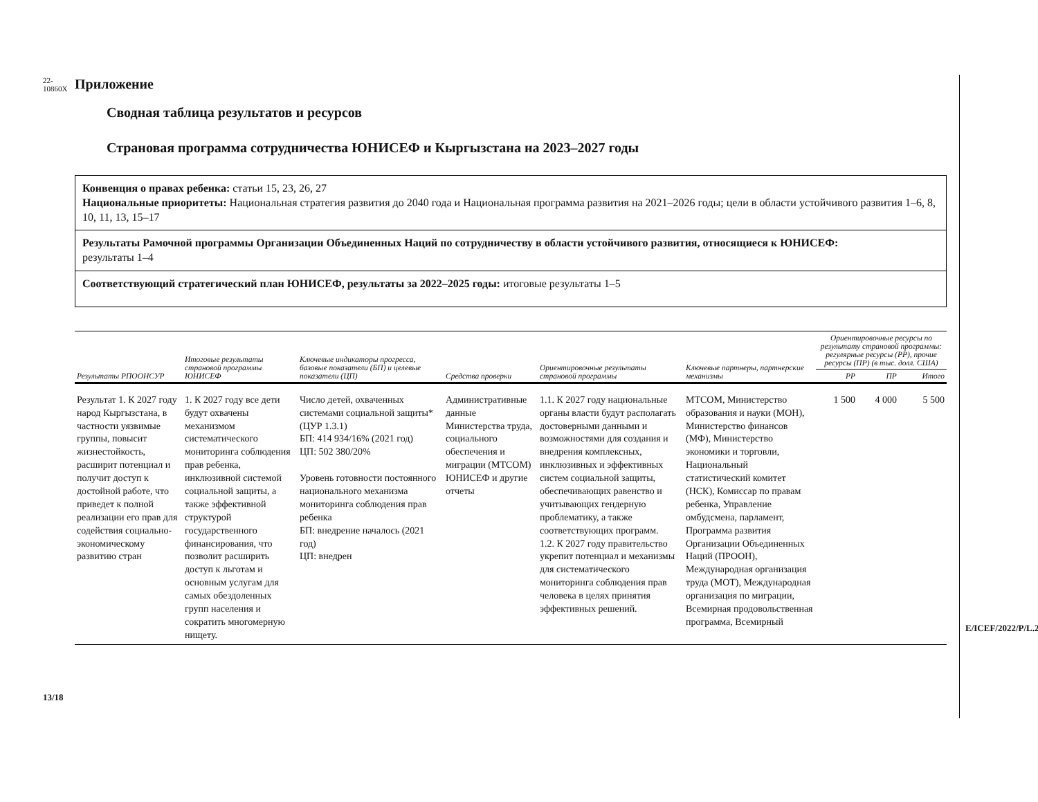22-10860X
13/18
E/ICEF/2022/P/L.25
Приложение
Сводная таблица результатов и ресурсов
Страновая программа сотрудничества ЮНИСЕФ и Кыргызстана на 2023–2027 годы
Конвенция о правах ребенка: статьи 15, 23, 26, 27
Национальные приоритеты: Национальная стратегия развития до 2040 года и Национальная программа развития на 2021–2026 годы; цели в области устойчивого развития 1–6, 8, 10, 11, 13, 15–17
Результаты Рамочной программы Организации Объединенных Наций по сотрудничеству в области устойчивого развития, относящиеся к ЮНИСЕФ:
результаты 1–4
Соответствующий стратегический план ЮНИСЕФ, результаты за 2022–2025 годы: итоговые результаты 1–5
| Результаты РПООНСУР | Итоговые результаты страновой программы ЮНИСЕФ | Ключевые индикаторы прогресса, базовые показатели (БП) и целевые показатели (ЦП) | Средства проверки | Ориентировочные результаты страновой программы | Ключевые партнеры, партнерские механизмы | Ориентировочные ресурсы по результату страновой программы: регулярные ресурсы (РР), прочие ресурсы (ПР) (в тыс. долл. США) | | |
| --- | --- | --- | --- | --- | --- | --- | --- | --- |
| | | | | | | РР | ПР | Итого |
| Результат 1. К 2027 году народ Кыргызстана, в частности уязвимые группы, повысит жизнестойкость, расширит потенциал и получит доступ к достойной работе, что приведет к полной реализации его прав для содействия социально-экономическому развитию стран | 1. К 2027 году все дети будут охвачены механизмом систематического мониторинга соблюдения прав ребенка, инклюзивной системой социальной защиты, а также эффективной структурой государственного финансирования, что позволит расширить доступ к льготам и основным услугам для самых обездоленных групп населения и сократить многомерную нищету. | Число детей, охваченных системами социальной защиты* (ЦУР 1.3.1) БП: 414 934/16% (2021 год) ЦП: 502 380/20% Уровень готовности постоянного национального механизма мониторинга соблюдения прав ребенка БП: внедрение началось (2021 год) ЦП: внедрен | Административные данные Министерства труда, социального обеспечения и миграции (МТСОМ) ЮНИСЕФ и другие отчеты | 1.1. К 2027 году национальные органы власти будут располагать достоверными данными и возможностями для создания и внедрения комплексных, инклюзивных и эффективных систем социальной защиты, обеспечивающих равенство и учитывающих гендерную проблематику, а также соответствующих программ. 1.2. К 2027 году правительство укрепит потенциал и механизмы для систематического мониторинга соблюдения прав человека в целях принятия эффективных решений. | МТСОМ, Министерство образования и науки (МОН), Министерство финансов (МФ), Министерство экономики и торговли, Национальный статистический комитет (НСК), Комиссар по правам ребенка, Управление омбудсмена, парламент, Программа развития Организации Объединенных Наций (ПРООН), Международная организация труда (МОТ), Международная организация по миграции, Всемирная продовольственная программа, Всемирный | 1 500 | 4 000 | 5 500 |